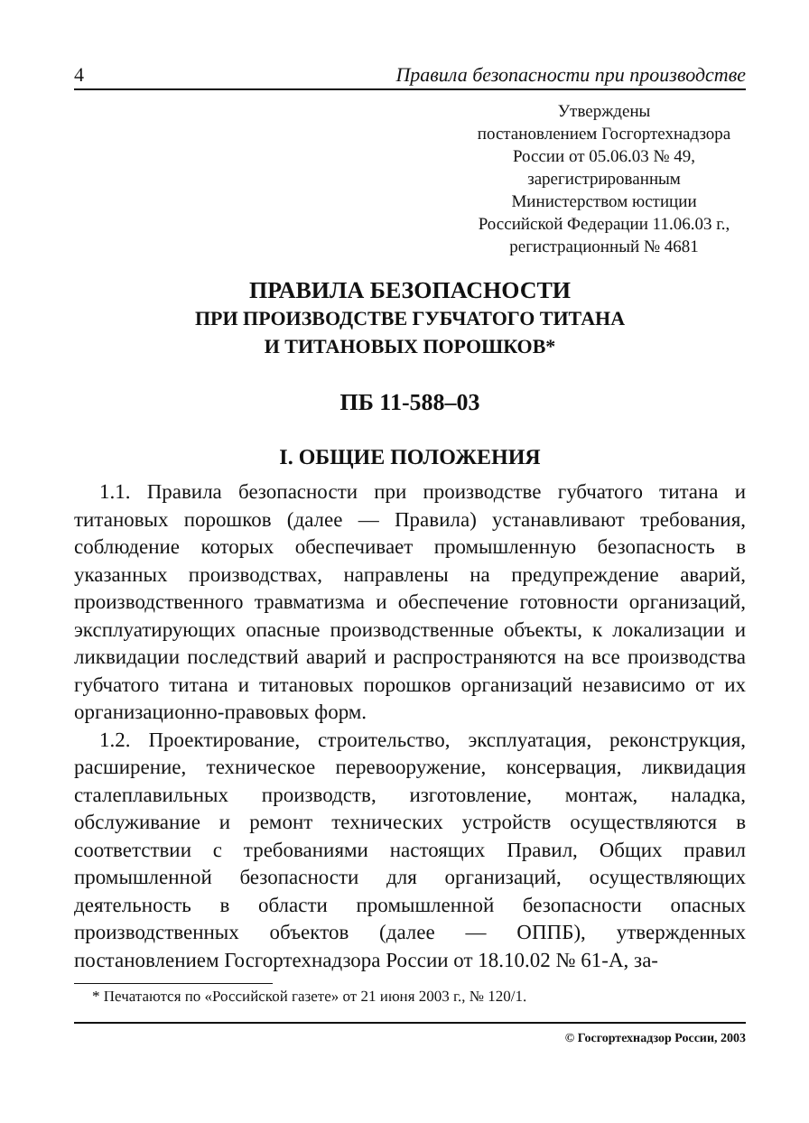4 Правила безопасности при производстве
Утверждены
постановлением Госгортехнадзора
России от 05.06.03 № 49,
зарегистрированным
Министерством юстиции
Российской Федерации 11.06.03 г.,
регистрационный № 4681
ПРАВИЛА БЕЗОПАСНОСТИ
ПРИ ПРОИЗВОДСТВЕ ГУБЧАТОГО ТИТАНА
И ТИТАНОВЫХ ПОРОШКОВ*
ПБ 11-588–03
I. ОБЩИЕ ПОЛОЖЕНИЯ
1.1. Правила безопасности при производстве губчатого титана и титановых порошков (далее — Правила) устанавливают требования, соблюдение которых обеспечивает промышленную безопасность в указанных производствах, направлены на предупреждение аварий, производственного травматизма и обеспечение готовности организаций, эксплуатирующих опасные производственные объекты, к локализации и ликвидации последствий аварий и распространяются на все производства губчатого титана и титановых порошков организаций независимо от их организационно-правовых форм.
1.2. Проектирование, строительство, эксплуатация, реконструкция, расширение, техническое перевооружение, консервация, ликвидация сталеплавильных производств, изготовление, монтаж, наладка, обслуживание и ремонт технических устройств осуществляются в соответствии с требованиями настоящих Правил, Общих правил промышленной безопасности для организаций, осуществляющих деятельность в области промышленной безопасности опасных производственных объектов (далее — ОППБ), утвержденных постановлением Госгортехнадзора России от 18.10.02 № 61-А, за-
* Печатаются по «Российской газете» от 21 июня 2003 г., № 120/1.
© Госгортехнадзор России, 2003